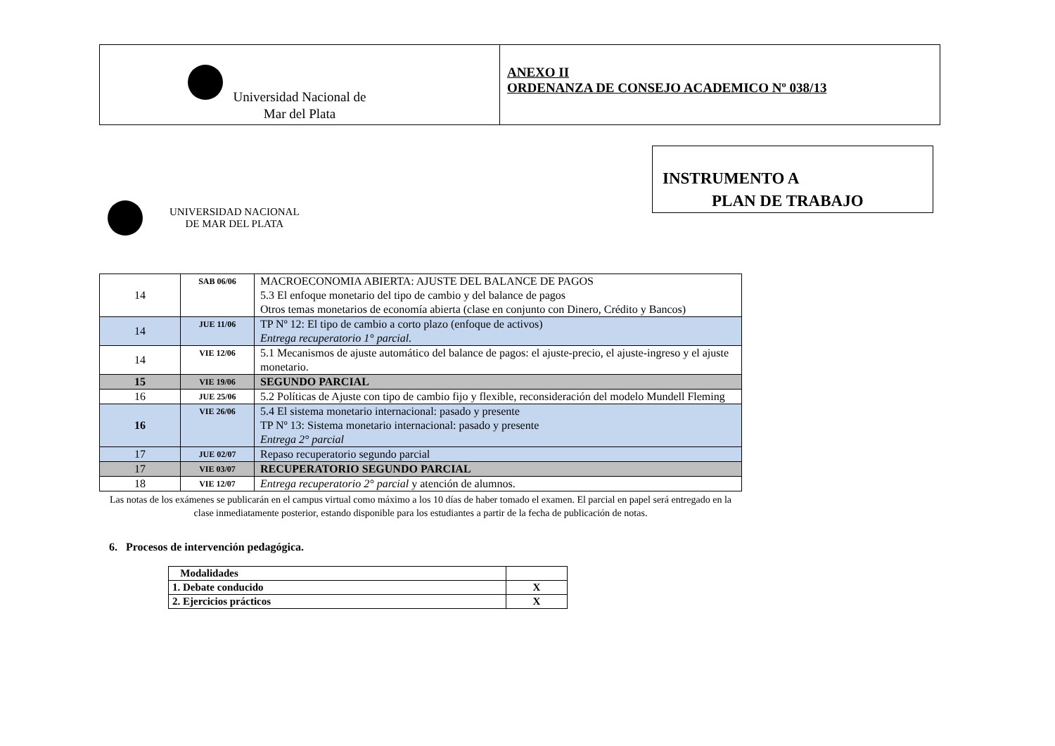Universidad Nacional de
Mar del Plata
ANEXO II
ORDENANZA DE CONSEJO ACADEMICO Nº 038/13
INSTRUMENTO A
PLAN DE TRABAJO
UNIVERSIDAD NACIONAL
DE MAR DEL PLATA
| 14 | SAB 06/06 | MACROECONOMIA ABIERTA: AJUSTE DEL BALANCE DE PAGOS 5.3 El enfoque monetario del tipo de cambio y del balance de pagos Otros temas monetarios de economía abierta (clase en conjunto con Dinero, Crédito y Bancos) |
| 14 | JUE 11/06 | TP Nº 12: El tipo de cambio a corto plazo (enfoque de activos) Entrega recuperatorio 1° parcial. |
| 14 | VIE 12/06 | 5.1 Mecanismos de ajuste automático del balance de pagos: el ajuste-precio, el ajuste-ingreso y el ajuste monetario. |
| 15 | VIE 19/06 | SEGUNDO PARCIAL |
| 16 | JUE 25/06 | 5.2 Políticas de Ajuste con tipo de cambio fijo y flexible, reconsideración del modelo Mundell Fleming |
| 16 | VIE 26/06 | 5.4 El sistema monetario internacional: pasado y presente TP Nº 13: Sistema monetario internacional: pasado y presente Entrega 2° parcial |
| 17 | JUE 02/07 | Repaso recuperatorio segundo parcial |
| 17 | VIE 03/07 | RECUPERATORIO SEGUNDO PARCIAL |
| 18 | VIE 12/07 | Entrega recuperatorio 2° parcial y atención de alumnos. |
Las notas de los exámenes se publicarán en el campus virtual como máximo a los 10 días de haber tomado el examen. El parcial en papel será entregado en la clase inmediatamente posterior, estando disponible para los estudiantes a partir de la fecha de publicación de notas.
6. Procesos de intervención pedagógica.
| Modalidades | |
| 1. Debate conducido | X |
| 2. Ejercicios prácticos | X |